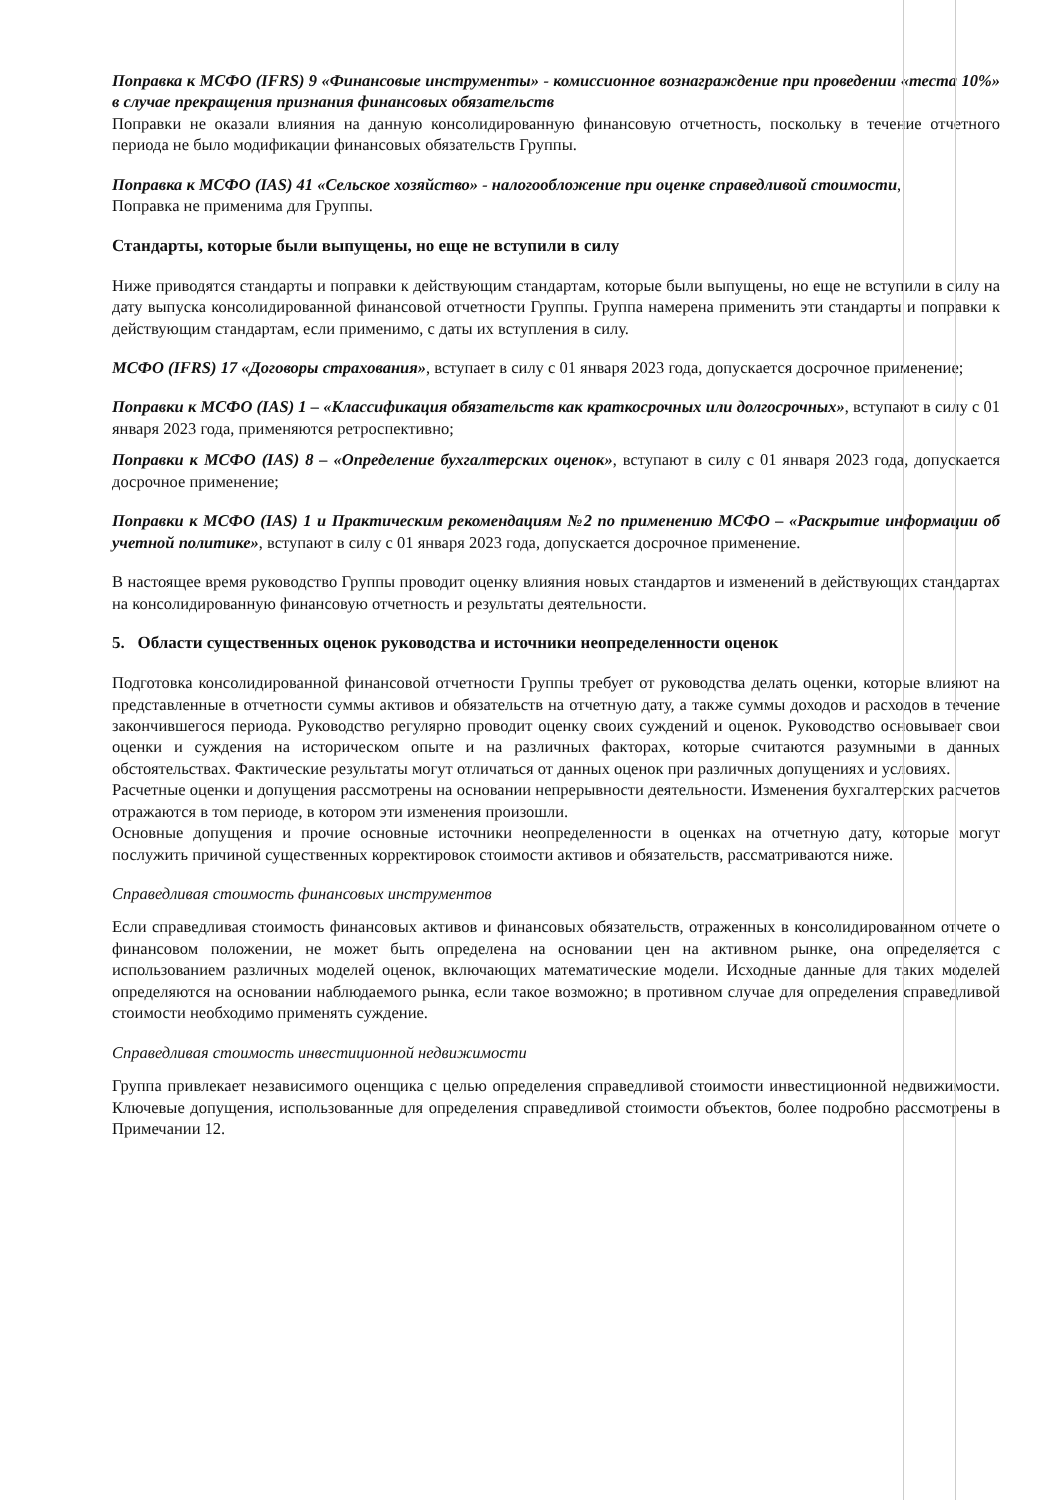Поправка к МСФО (IFRS) 9 «Финансовые инструменты» - комиссионное вознаграждение при проведении «теста 10%» в случае прекращения признания финансовых обязательств
Поправки не оказали влияния на данную консолидированную финансовую отчетность, поскольку в течение отчетного периода не было модификации финансовых обязательств Группы.
Поправка к МСФО (IAS) 41 «Сельское хозяйство» - налогообложение при оценке справедливой стоимости,
Поправка не применима для Группы.
Стандарты, которые были выпущены, но еще не вступили в силу
Ниже приводятся стандарты и поправки к действующим стандартам, которые были выпущены, но еще не вступили в силу на дату выпуска консолидированной финансовой отчетности Группы. Группа намерена применить эти стандарты и поправки к действующим стандартам, если применимо, с даты их вступления в силу.
МСФО (IFRS) 17 «Договоры страхования», вступает в силу с 01 января 2023 года, допускается досрочное применение;
Поправки к МСФО (IAS) 1 – «Классификация обязательств как краткосрочных или долгосрочных», вступают в силу с 01 января 2023 года, применяются ретроспективно;
Поправки к МСФО (IAS) 8 – «Определение бухгалтерских оценок», вступают в силу с 01 января 2023 года, допускается досрочное применение;
Поправки к МСФО (IAS) 1 и Практическим рекомендациям №2 по применению МСФО – «Раскрытие информации об учетной политике», вступают в силу с 01 января 2023 года, допускается досрочное применение.
В настоящее время руководство Группы проводит оценку влияния новых стандартов и изменений в действующих стандартах на консолидированную финансовую отчетность и результаты деятельности.
5. Области существенных оценок руководства и источники неопределенности оценок
Подготовка консолидированной финансовой отчетности Группы требует от руководства делать оценки, которые влияют на представленные в отчетности суммы активов и обязательств на отчетную дату, а также суммы доходов и расходов в течение закончившегося периода. Руководство регулярно проводит оценку своих суждений и оценок. Руководство основывает свои оценки и суждения на историческом опыте и на различных факторах, которые считаются разумными в данных обстоятельствах. Фактические результаты могут отличаться от данных оценок при различных допущениях и условиях.
Расчетные оценки и допущения рассмотрены на основании непрерывности деятельности. Изменения бухгалтерских расчетов отражаются в том периоде, в котором эти изменения произошли.
Основные допущения и прочие основные источники неопределенности в оценках на отчетную дату, которые могут послужить причиной существенных корректировок стоимости активов и обязательств, рассматриваются ниже.
Справедливая стоимость финансовых инструментов
Если справедливая стоимость финансовых активов и финансовых обязательств, отраженных в консолидированном отчете о финансовом положении, не может быть определена на основании цен на активном рынке, она определяется с использованием различных моделей оценок, включающих математические модели. Исходные данные для таких моделей определяются на основании наблюдаемого рынка, если такое возможно; в противном случае для определения справедливой стоимости необходимо применять суждение.
Справедливая стоимость инвестиционной недвижимости
Группа привлекает независимого оценщика с целью определения справедливой стоимости инвестиционной недвижимости. Ключевые допущения, использованные для определения справедливой стоимости объектов, более подробно рассмотрены в Примечании 12.